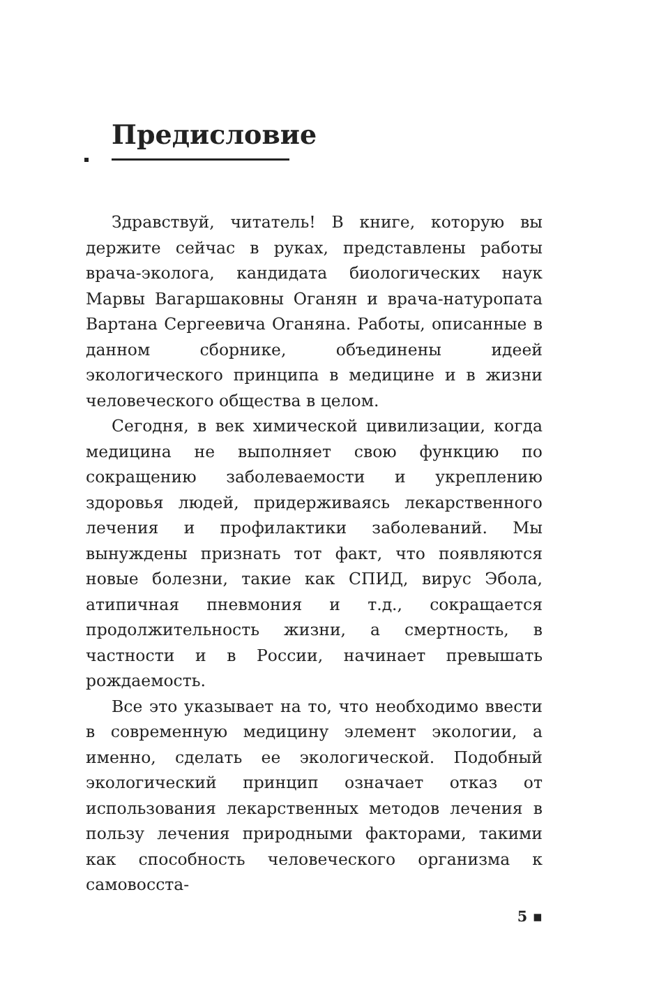Предисловие
Здравствуй, читатель! В книге, которую вы держите сейчас в руках, представлены работы врача-эколога, кандидата биологических наук Марвы Вагаршаковны Оганян и врача-натуропата Вартана Сергеевича Оганяна. Работы, описанные в данном сборнике, объединены идеей экологического принципа в медицине и в жизни человеческого общества в целом.
Сегодня, в век химической цивилизации, когда медицина не выполняет свою функцию по сокращению заболеваемости и укреплению здоровья людей, придерживаясь лекарственного лечения и профилактики заболеваний. Мы вынуждены признать тот факт, что появляются новые болезни, такие как СПИД, вирус Эбола, атипичная пневмония и т.д., сокращается продолжительность жизни, а смертность, в частности и в России, начинает превышать рождаемость.
Все это указывает на то, что необходимо ввести в современную медицину элемент экологии, а именно, сделать ее экологической. Подобный экологический принцип означает отказ от использования лекарственных методов лечения в пользу лечения природными факторами, такими как способность человеческого организма к самовосста-
5 ▪